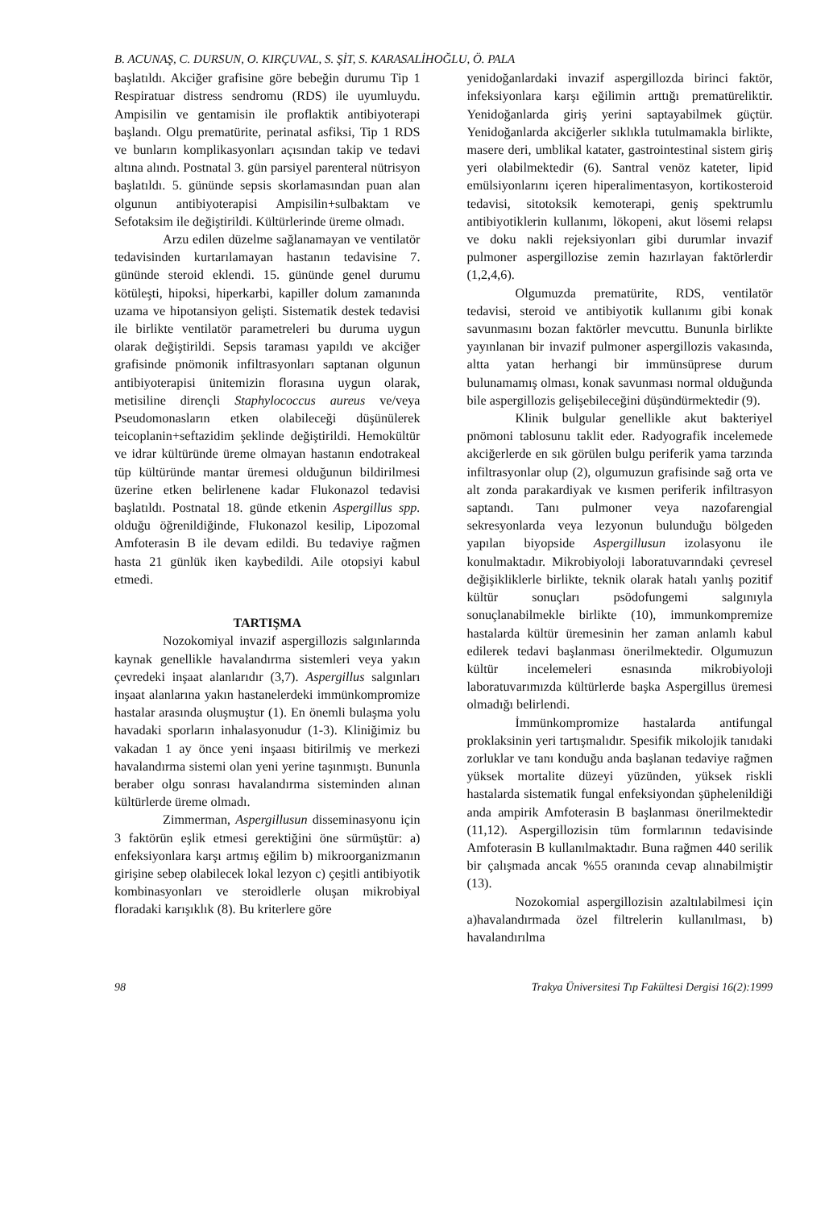B. ACUNAŞ, C. DURSUN, O. KIRÇUVAL, S. ŞİT, S. KARASALİHOĞLU, Ö. PALA
başlatıldı. Akciğer grafisine göre bebeğin durumu Tip 1 Respiratuar distress sendromu (RDS) ile uyumluydu. Ampisilin ve gentamisin ile proflaktik antibiyoterapi başlandı. Olgu prematürite, perinatal asfiksi, Tip 1 RDS ve bunların komplikasyonları açısından takip ve tedavi altına alındı. Postnatal 3. gün parsiyel parenteral nütrisyon başlatıldı. 5. gününde sepsis skorlamasından puan alan olgunun antibiyoterapisi Ampisilin+sulbaktam ve Sefotaksim ile değiştirildi. Kültürlerinde üreme olmadı.
Arzu edilen düzelme sağlanamayan ve ventilatör tedavisinden kurtarılamayan hastanın tedavisine 7. gününde steroid eklendi. 15. gününde genel durumu kötüleşti, hipoksi, hiperkarbi, kapiller dolum zamanında uzama ve hipotansiyon gelişti. Sistematik destek tedavisi ile birlikte ventilatör parametreleri bu duruma uygun olarak değiştirildi. Sepsis taraması yapıldı ve akciğer grafisinde pnömonik infiltrasyonları saptanan olgunun antibiyoterapisi ünitemizin florasına uygun olarak, metisiline dirençli Staphylococcus aureus ve/veya Pseudomonasların etken olabileceği düşünülerek teicoplanin+seftazidim şeklinde değiştirildi. Hemokültür ve idrar kültüründe üreme olmayan hastanın endotrakeal tüp kültüründe mantar üremesi olduğunun bildirilmesi üzerine etken belirlenene kadar Flukonazol tedavisi başlatıldı. Postnatal 18. günde etkenin Aspergillus spp. olduğu öğrenildiğinde, Flukonazol kesilip, Lipozomal Amfoterasin B ile devam edildi. Bu tedaviye rağmen hasta 21 günlük iken kaybedildi. Aile otopsiyi kabul etmedi.
TARTIŞMA
Nozokomiyal invazif aspergillozis salgınlarında kaynak genellikle havalandırma sistemleri veya yakın çevredeki inşaat alanlarıdır (3,7). Aspergillus salgınları inşaat alanlarına yakın hastanelerdeki immünkompromize hastalar arasında oluşmuştur (1). En önemli bulaşma yolu havadaki sporların inhalasyonudur (1-3). Kliniğimiz bu vakadan 1 ay önce yeni inşaası bitirilmiş ve merkezi havalandırma sistemi olan yeni yerine taşınmıştı. Bununla beraber olgu sonrası havalandırma sisteminden alınan kültürlerde üreme olmadı.
Zimmerman, Aspergillusun disseminasyonu için 3 faktörün eşlik etmesi gerektiğini öne sürmüştür: a) enfeksiyonlara karşı artmış eğilim b) mikroorganizmanın girişine sebep olabilecek lokal lezyon c) çeşitli antibiyotik kombinasyonları ve steroidlerle oluşan mikrobiyal floradaki karışıklık (8). Bu kriterlere göre
yenidoğanlardaki invazif aspergillozda birinci faktör, infeksiyonlara karşı eğilimin arttığı prematüreliktir. Yenidoğanlarda giriş yerini saptayabilmek güçtür. Yenidoğanlarda akciğerler sıklıkla tutulmamakla birlikte, masere deri, umblikal katater, gastrointestinal sistem giriş yeri olabilmektedir (6). Santral venöz kateter, lipid emülsiyonlarını içeren hiperalimentasyon, kortikosteroid tedavisi, sitotoksik kemoterapi, geniş spektrumlu antibiyotiklerin kullanımı, lökopeni, akut lösemi relapsı ve doku nakli rejeksiyonları gibi durumlar invazif pulmoner aspergillozise zemin hazırlayan faktörlerdir (1,2,4,6).
Olgumuzda prematürite, RDS, ventilatör tedavisi, steroid ve antibiyotik kullanımı gibi konak savunmasını bozan faktörler mevcuttu. Bununla birlikte yayınlanan bir invazif pulmoner aspergillozis vakasında, altta yatan herhangi bir immünsüprese durum bulunamamış olması, konak savunması normal olduğunda bile aspergillozis gelişebileceğini düşündürmektedir (9).
Klinik bulgular genellikle akut bakteriyel pnömoni tablosunu taklit eder. Radyografik incelemede akciğerlerde en sık görülen bulgu periferik yama tarzında infiltrasyonlar olup (2), olgumuzun grafisinde sağ orta ve alt zonda parakardiyak ve kısmen periferik infiltrasyon saptandı. Tanı pulmoner veya nazofarengial sekresyonlarda veya lezyonun bulunduğu bölgeden yapılan biyopside Aspergillusun izolasyonu ile konulmaktadır. Mikrobiyoloji laboratuvarındaki çevresel değişikliklerle birlikte, teknik olarak hatalı yanlış pozitif kültür sonuçları psödofungemi salgınıyla sonuçlanabilmekle birlikte (10), immunkompremize hastalarda kültür üremesinin her zaman anlamlı kabul edilerek tedavi başlanması önerilmektedir. Olgumuzun kültür incelemeleri esnasında mikrobiyoloji laboratuvarımızda kültürlerde başka Aspergillus üremesi olmadığı belirlendi.
İmmünkompromize hastalarda antifungal proklaksinin yeri tartışmalıdır. Spesifik mikolojik tanıdaki zorluklar ve tanı konduğu anda başlanan tedaviye rağmen yüksek mortalite düzeyi yüzünden, yüksek riskli hastalarda sistematik fungal enfeksiyondan şüphelenildiği anda ampirik Amfoterasin B başlanması önerilmektedir (11,12). Aspergillozisin tüm formlarının tedavisinde Amfoterasin B kullanılmaktadır. Buna rağmen 440 serilik bir çalışmada ancak %55 oranında cevap alınabilmiştir (13).
Nozokomial aspergillozisin azaltılabilmesi için a)havalandırmada özel filtrelerin kullanılması, b) havalandırılma
98 Trakya Üniversitesi Tıp Fakültesi Dergisi 16(2):1999